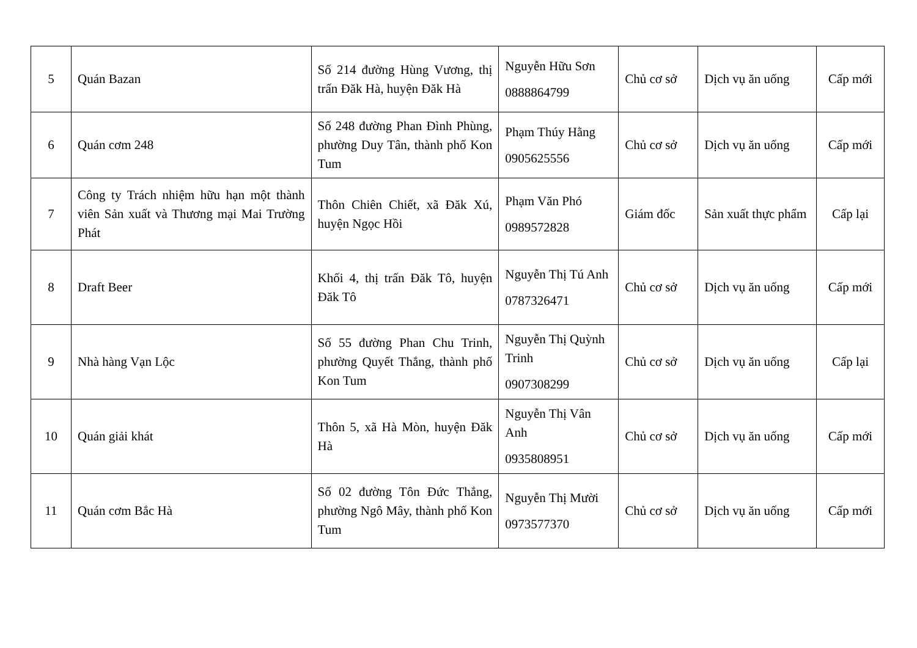| 5 | Quán Bazan | Số 214 đường Hùng Vương, thị trấn Đăk Hà, huyện Đăk Hà | Nguyễn Hữu Sơn 0888864799 | Chủ cơ sở | Dịch vụ ăn uống | Cấp mới |
| 6 | Quán cơm 248 | Số 248 đường Phan Đình Phùng, phường Duy Tân, thành phố Kon Tum | Phạm Thúy Hằng 0905625556 | Chủ cơ sở | Dịch vụ ăn uống | Cấp mới |
| 7 | Công ty Trách nhiệm hữu hạn một thành viên Sản xuất và Thương mại Mai Trường Phát | Thôn Chiên Chiết, xã Đăk Xú, huyện Ngọc Hồi | Phạm Văn Phó 0989572828 | Giám đốc | Sản xuất thực phẩm | Cấp lại |
| 8 | Draft Beer | Khối 4, thị trấn Đăk Tô, huyện Đăk Tô | Nguyễn Thị Tú Anh 0787326471 | Chủ cơ sở | Dịch vụ ăn uống | Cấp mới |
| 9 | Nhà hàng Vạn Lộc | Số 55 đường Phan Chu Trinh, phường Quyết Thắng, thành phố Kon Tum | Nguyễn Thị Quỳnh Trinh 0907308299 | Chủ cơ sở | Dịch vụ ăn uống | Cấp lại |
| 10 | Quán giải khát | Thôn 5, xã Hà Mòn, huyện Đăk Hà | Nguyễn Thị Vân Anh 0935808951 | Chủ cơ sở | Dịch vụ ăn uống | Cấp mới |
| 11 | Quán cơm Bắc Hà | Số 02 đường Tôn Đức Thắng, phường Ngô Mây, thành phố Kon Tum | Nguyễn Thị Mười 0973577370 | Chủ cơ sở | Dịch vụ ăn uống | Cấp mới |